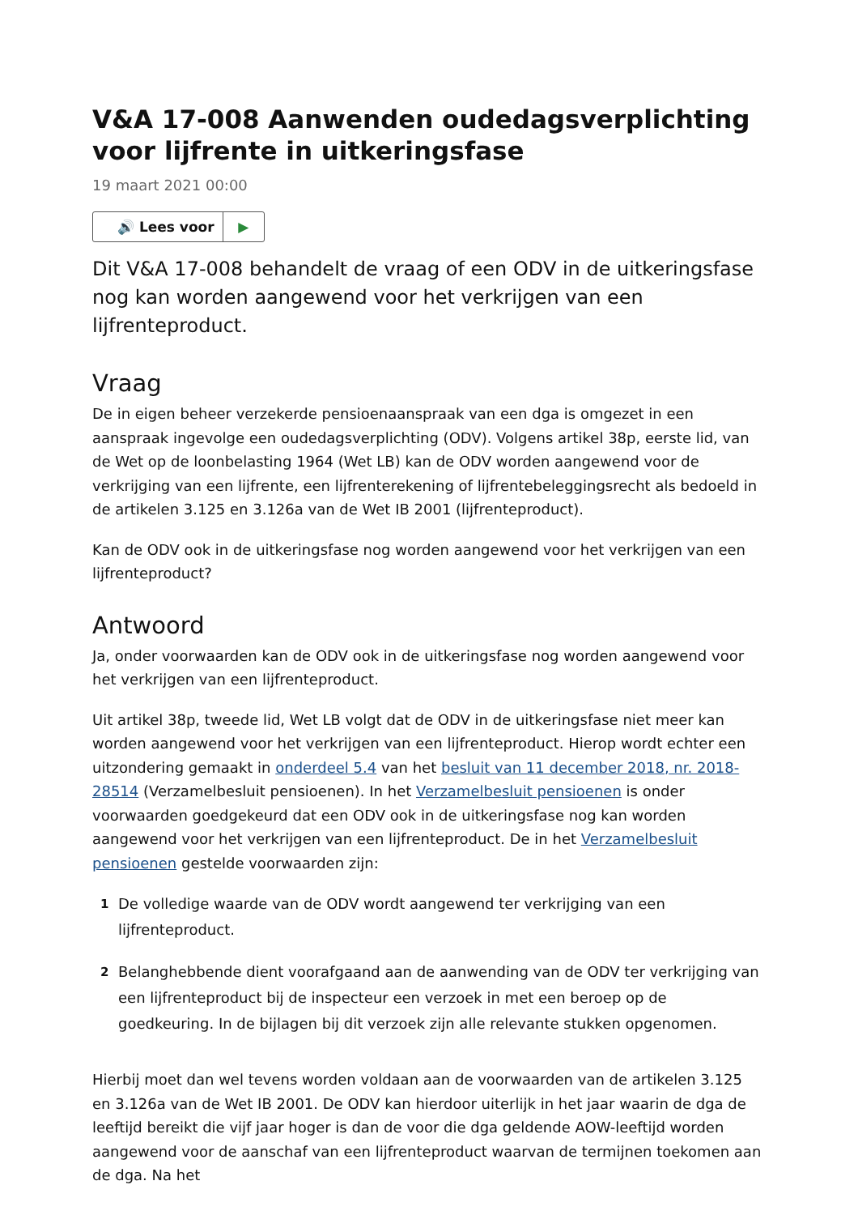V&A 17-008 Aanwenden oudedagsverplichting voor lijfrente in uitkeringsfase
19 maart 2021 00:00
🔊 Lees voor ▶
Dit V&A 17-008 behandelt de vraag of een ODV in de uitkeringsfase nog kan worden aangewend voor het verkrijgen van een lijfrenteproduct.
Vraag
De in eigen beheer verzekerde pensioenaanspraak van een dga is omgezet in een aanspraak ingevolge een oudedagsverplichting (ODV). Volgens artikel 38p, eerste lid, van de Wet op de loonbelasting 1964 (Wet LB) kan de ODV worden aangewend voor de verkrijging van een lijfrente, een lijfrenterekening of lijfrentebeleggingsrecht als bedoeld in de artikelen 3.125 en 3.126a van de Wet IB 2001 (lijfrenteproduct).
Kan de ODV ook in de uitkeringsfase nog worden aangewend voor het verkrijgen van een lijfrenteproduct?
Antwoord
Ja, onder voorwaarden kan de ODV ook in de uitkeringsfase nog worden aangewend voor het verkrijgen van een lijfrenteproduct.
Uit artikel 38p, tweede lid, Wet LB volgt dat de ODV in de uitkeringsfase niet meer kan worden aangewend voor het verkrijgen van een lijfrenteproduct. Hierop wordt echter een uitzondering gemaakt in onderdeel 5.4 van het besluit van 11 december 2018, nr. 2018-28514 (Verzamelbesluit pensioenen). In het Verzamelbesluit pensioenen is onder voorwaarden goedgekeurd dat een ODV ook in de uitkeringsfase nog kan worden aangewend voor het verkrijgen van een lijfrenteproduct. De in het Verzamelbesluit pensioenen gestelde voorwaarden zijn:
1
De volledige waarde van de ODV wordt aangewend ter verkrijging van een lijfrenteproduct.
2
Belanghebbende dient voorafgaand aan de aanwending van de ODV ter verkrijging van een lijfrenteproduct bij de inspecteur een verzoek in met een beroep op de goedkeuring. In de bijlagen bij dit verzoek zijn alle relevante stukken opgenomen.
Hierbij moet dan wel tevens worden voldaan aan de voorwaarden van de artikelen 3.125 en 3.126a van de Wet IB 2001. De ODV kan hierdoor uiterlijk in het jaar waarin de dga de leeftijd bereikt die vijf jaar hoger is dan de voor die dga geldende AOW-leeftijd worden aangewend voor de aanschaf van een lijfrenteproduct waarvan de termijnen toekomen aan de dga. Na het